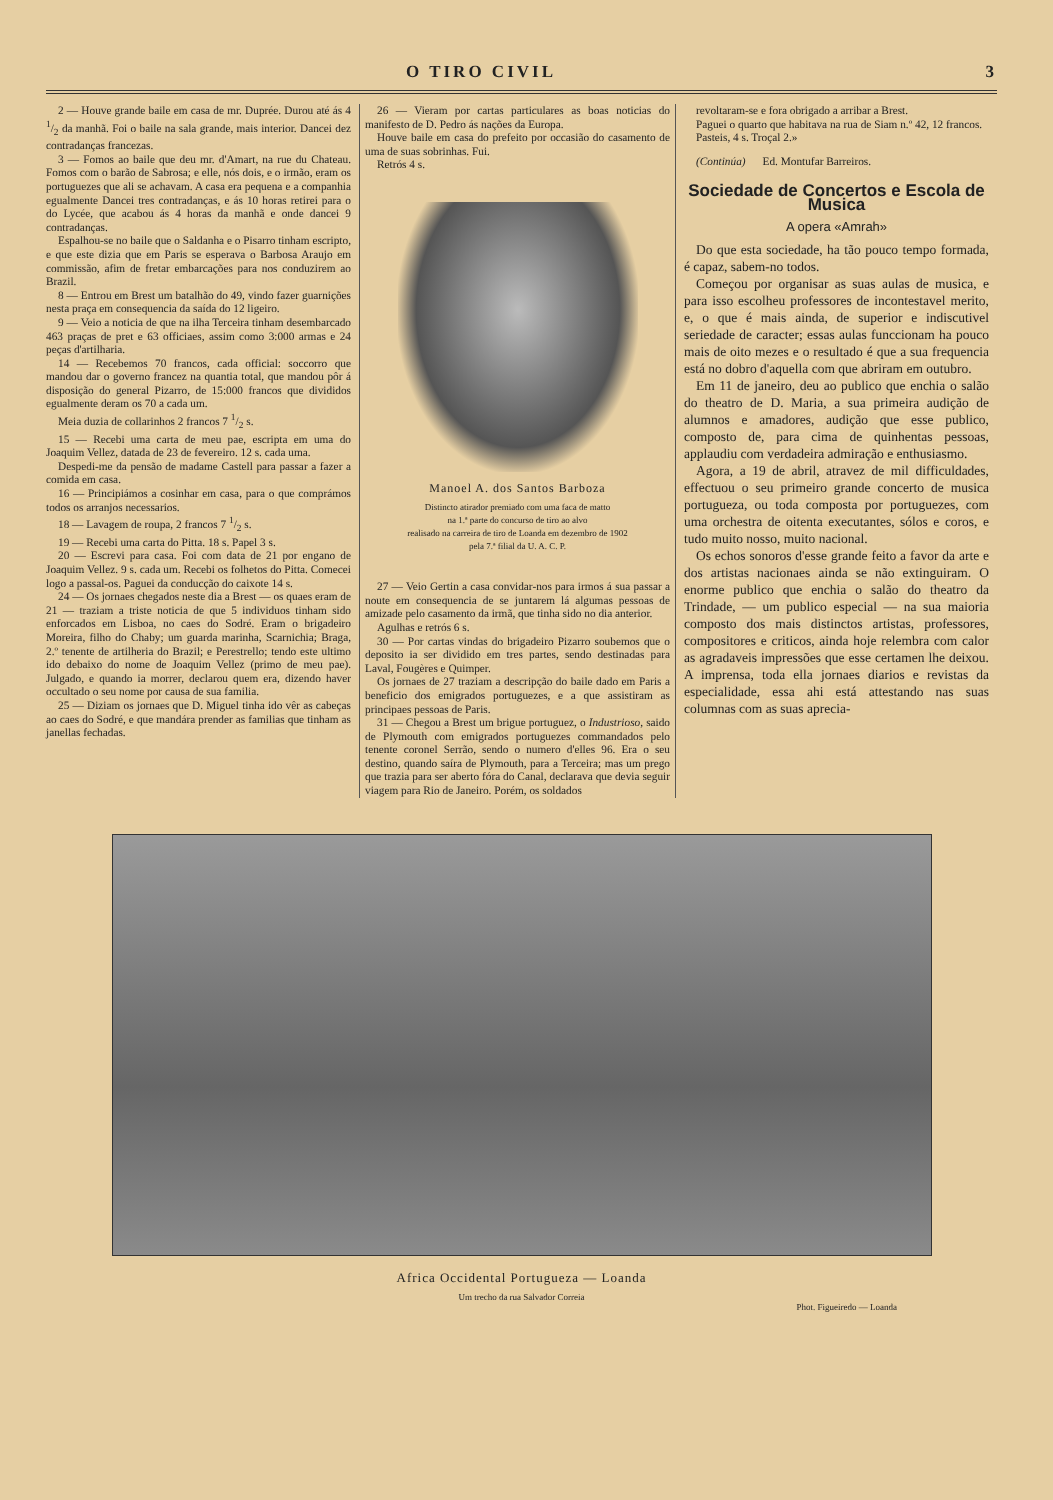O TIRO CIVIL 3
2 — Houve grande baile em casa de mr. Duprée. Durou até ás 4 1/2 da manhã. Foi o baile na sala grande, mais interior. Dancei dez contradanças francezas.
3 — Fomos ao baile que deu mr. d'Amart, na rue du Chateau. Fomos com o barão de Sabrosa; e elle, nós dois, e o irmão, eram os portuguezes que ali se achavam. A casa era pequena e a companhia egualmente Dancei tres contradanças, e ás 10 horas retirei para o do Lycée, que acabou ás 4 horas da manhã e onde dancei 9 contradanças.
Espalhou-se no baile que o Saldanha e o Pisarro tinham escripto, e que este dizia que em Paris se esperava o Barbosa Araujo em commissão, afim de fretar embarcações para nos conduzirem ao Brazil.
8 — Entrou em Brest um batalhão do 49, vindo fazer guarnições nesta praça em consequencia da saída do 12 ligeiro.
9 — Veio a noticia de que na ilha Terceira tinham desembarcado 463 praças de pret e 63 officiaes, assim como 3:000 armas e 24 peças d'artilharia.
14 — Recebemos 70 francos, cada official: soccorro que mandou dar o governo francez na quantia total, que mandou pôr á disposição do general Pizarro, de 15:000 francos que divididos egualmente deram os 70 a cada um.
Meia duzia de collarinhos 2 francos 7 1/2 s.
15 — Recebi uma carta de meu pae, escripta em uma do Joaquim Vellez, datada de 23 de fevereiro. 12 s. cada uma.
Despedi-me da pensão de madame Castell para passar a fazer a comida em casa.
16 — Principiámos a cosinhar em casa, para o que comprámos todos os arranjos necessarios.
18 — Lavagem de roupa, 2 francos 7 1/2 s.
19 — Recebi uma carta do Pitta. 18 s. Papel 3 s.
20 — Escrevi para casa. Foi com data de 21 por engano de Joaquim Vellez. 9 s. cada um. Recebi os folhetos do Pitta. Comecei logo a passal-os. Paguei da conducção do caixote 14 s.
24 — Os jornaes chegados neste dia a Brest — os quaes eram de 21 — traziam a triste noticia de que 5 individuos tinham sido enforcados em Lisboa, no caes do Sodré. Eram o brigadeiro Moreira, filho do Chaby; um guarda marinha, Scarnichia; Braga, 2.º tenente de artilheria do Brazil; e Perestrello; tendo este ultimo ido debaixo do nome de Joaquim Vellez (primo de meu pae). Julgado, e quando ia morrer, declarou quem era, dizendo haver occultado o seu nome por causa de sua familia.
25 — Diziam os jornaes que D. Miguel tinha ido vêr as cabeças ao caes do Sodré, e que mandára prender as familias que tinham as janellas fechadas.
26 — Vieram por cartas particulares as boas noticias do manifesto de D. Pedro ás nações da Europa.
Houve baile em casa do prefeito por occasião do casamento de uma de suas sobrinhas. Fui.
Retrós 4 s.
Manoel A. dos Santos Barboza
Distincto atirador premiado com uma faca de matto
na 1.ª parte do concurso de tiro ao alvo
realisado na carreira de tiro de Loanda em dezembro de 1902
pela 7.ª filial da U. A. C. P.
27 — Veio Gertin a casa convidar-nos para irmos á sua passar a noute em consequencia de se juntarem lá algumas pessoas de amizade pelo casamento da irmã, que tinha sido no dia anterior.
Agulhas e retrós 6 s.
30 — Por cartas vindas do brigadeiro Pizarro soubemos que o deposito ia ser dividido em tres partes, sendo destinadas para Laval, Fougères e Quimper.
Os jornaes de 27 traziam a descripção do baile dado em Paris a beneficio dos emigrados portuguezes, e a que assistiram as principaes pessoas de Paris.
31 — Chegou a Brest um brigue portuguez, o Industrioso, saido de Plymouth com emigrados portuguezes commandados pelo tenente coronel Serrão, sendo o numero d'elles 96. Era o seu destino, quando saíra de Plymouth, para a Terceira; mas um prego que trazia para ser aberto fóra do Canal, declarava que devia seguir viagem para Rio de Janeiro. Porém, os soldados
revoltaram-se e fora obrigado a arribar a Brest.
Paguei o quarto que habitava na rua de Siam n.º 42, 12 francos.
Pasteis, 4 s. Troçal 2.»
(Continúa) Ed. Montufar Barreiros.
Sociedade de Concertos e Escola de Musica
A opera «Amrah»
Do que esta sociedade, ha tão pouco tempo formada, é capaz, sabem-no todos.
Começou por organisar as suas aulas de musica, e para isso escolheu professores de incontestavel merito, e, o que é mais ainda, de superior e indiscutivel seriedade de caracter; essas aulas funccionam ha pouco mais de oito mezes e o resultado é que a sua frequencia está no dobro d'aquella com que abriram em outubro.
Em 11 de janeiro, deu ao publico que enchia o salão do theatro de D. Maria, a sua primeira audição de alumnos e amadores, audição que esse publico, composto de, para cima de quinhentas pessoas, applaudiu com verdadeira admiração e enthusiasmo.
Agora, a 19 de abril, atravez de mil difficuldades, effectuou o seu primeiro grande concerto de musica portugueza, ou toda composta por portuguezes, com uma orchestra de oitenta executantes, sólos e coros, e tudo muito nosso, muito nacional.
Os echos sonoros d'esse grande feito a favor da arte e dos artistas nacionaes ainda se não extinguiram. O enorme publico que enchia o salão do theatro da Trindade, — um publico especial — na sua maioria composto dos mais distinctos artistas, professores, compositores e criticos, ainda hoje relembra com calor as agradaveis impressões que esse certamen lhe deixou. A imprensa, toda ella jornaes diarios e revistas da especialidade, essa ahi está attestando nas suas columnas com as suas aprecia-
Africa Occidental Portugueza — Loanda
Um trecho da rua Salvador Correia
Phot. Figueiredo — Loanda